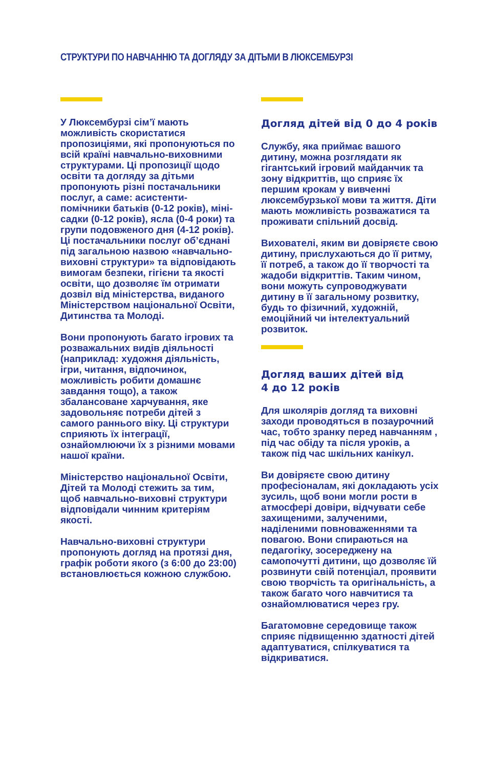СТРУКТУРИ ПО НАВЧАННЮ ТА ДОГЛЯДУ ЗА ДІТЬМИ В ЛЮКСЕМБУРЗІ
У Люксембурзі сім’ї мають можливість скористатися пропозиціями, які пропонуються по всій країні навчально-виховними структурами. Ці пропозиції щодо освіти та догляду за дітьми пропонують різні постачальники послуг, а саме: асистенти-помічники батьків (0-12 років), міні-садки (0-12 років), ясла (0-4 роки) та групи подовженого дня (4-12 років). Ці постачальники послуг об’єднані під загальною назвою «навчально-виховні структури» та відповідають вимогам безпеки, гігієни та якості освіти, що дозволяє їм отримати дозвіл від міністерства, виданого Міністерством національної Освіти, Дитинства та Молоді.
Вони пропонують багато ігрових та розважальних видів діяльності (наприклад: художня діяльність, ігри, читання, відпочинок, можливість робити домашнє завдання тощо), а також збалансоване харчування, яке задовольняє потреби дітей з самого раннього віку. Ці структури сприяють їх інтеграції, ознайомлюючи їх з різними мовами нашої країни.
Міністерство національної Освіти, Дітей та Молоді стежить за тим, щоб навчально-виховні структури відповідали чинним критеріям якості.
Навчально-виховні структури пропонують догляд на протязі дня, графік роботи якого (з 6:00 до 23:00) встановлюється кожною службою.
Догляд дітей від 0 до 4 років
Службу, яка приймає вашого дитину, можна розглядати як гігантський ігровий майданчик та зону відкриттів, що сприяє їх першим крокам у вивченні люксембурзької мови та життя. Діти мають можливість розважатися та проживати спільний досвід.
Вихователі, яким ви довіряєте свою дитину, прислухаються до її ритму, її потреб, а також до її творчості та жадоби відкриттів. Таким чином, вони можуть супроводжувати дитину в її загальному розвитку, будь то фізичний, художній, емоційний чи інтелектуальний розвиток.
Догляд ваших дітей від
4 до 12 років
Для школярів догляд та виховні заходи проводяться в позаурочний час, тобто зранку перед навчанням , під час обіду та після уроків, а також під час шкільних канікул.
Ви довіряєте свою дитину професіоналам, які докладають усіх зусиль, щоб вони могли рости в атмосфері довіри, відчувати себе захищеними, залученими, наділеними повноваженнями та повагою. Вони спираються на педагогіку, зосереджену на самопочутті дитини, що дозволяє їй розвинути свій потенціал, проявити свою творчість та оригінальність, а також багато чого навчитися та ознайомлюватися через гру.
Багатомовне середовище також сприяє підвищенню здатності дітей адаптуватися, спілкуватися та відкриватися.